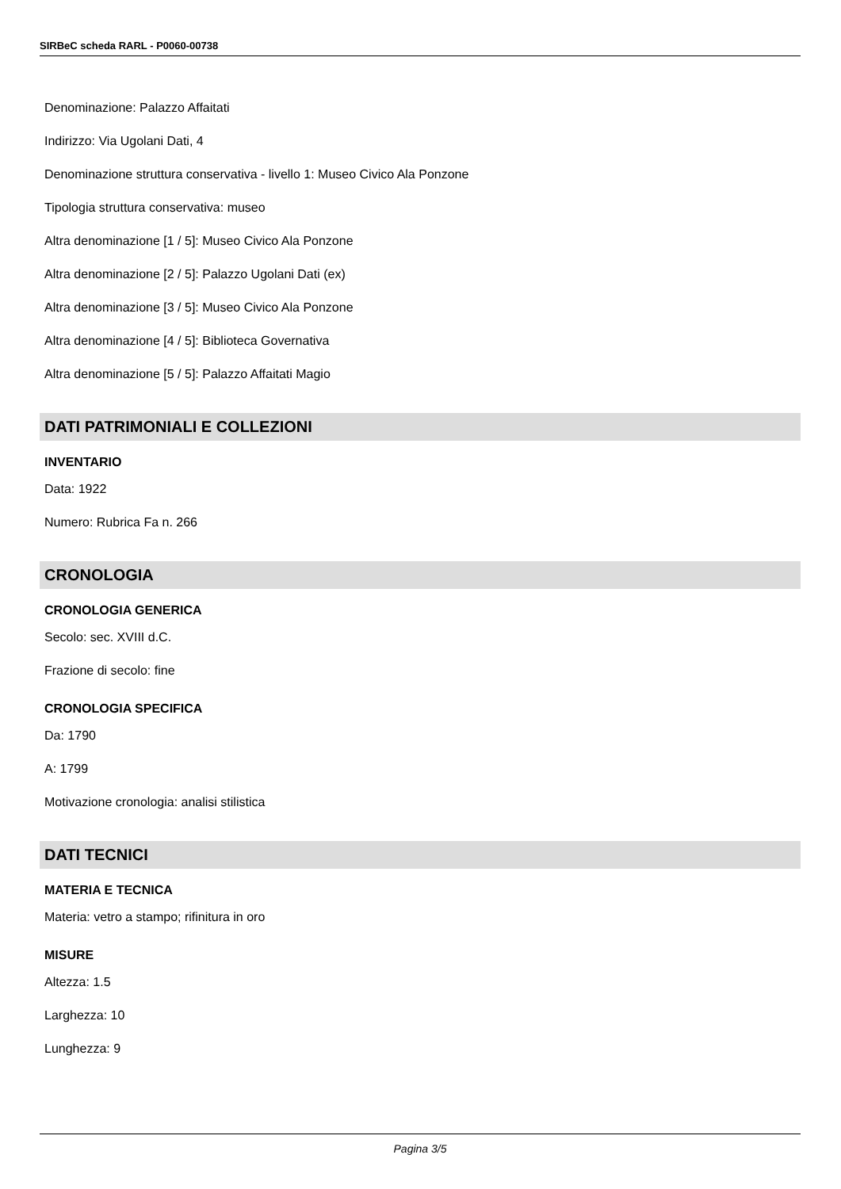SIRBeC scheda RARL - P0060-00738
Denominazione: Palazzo Affaitati
Indirizzo: Via Ugolani Dati, 4
Denominazione struttura conservativa - livello 1: Museo Civico Ala Ponzone
Tipologia struttura conservativa: museo
Altra denominazione [1 / 5]: Museo Civico Ala Ponzone
Altra denominazione [2 / 5]: Palazzo Ugolani Dati (ex)
Altra denominazione [3 / 5]: Museo Civico Ala Ponzone
Altra denominazione [4 / 5]: Biblioteca Governativa
Altra denominazione [5 / 5]: Palazzo Affaitati Magio
DATI PATRIMONIALI E COLLEZIONI
INVENTARIO
Data: 1922
Numero: Rubrica Fa n. 266
CRONOLOGIA
CRONOLOGIA GENERICA
Secolo: sec. XVIII d.C.
Frazione di secolo: fine
CRONOLOGIA SPECIFICA
Da: 1790
A: 1799
Motivazione cronologia: analisi stilistica
DATI TECNICI
MATERIA E TECNICA
Materia: vetro a stampo; rifinitura in oro
MISURE
Altezza: 1.5
Larghezza: 10
Lunghezza: 9
Pagina 3/5